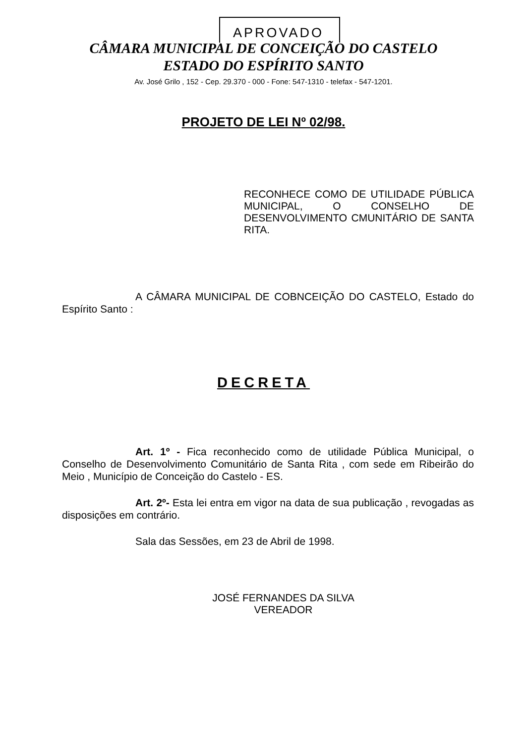APROVADO
CÂMARA MUNICIPAL DE CONCEIÇÃO DO CASTELO
ESTADO DO ESPÍRITO SANTO
Av. José Grilo , 152 - Cep. 29.370 - 000 - Fone: 547-1310 - telefax - 547-1201.
PROJETO DE LEI Nº 02/98.
RECONHECE COMO DE UTILIDADE PÚBLICA MUNICIPAL, O CONSELHO DE DESENVOLVIMENTO CMUNITÁRIO DE SANTA RITA.
A CÂMARA MUNICIPAL DE COBNCEIÇÃO DO CASTELO, Estado do Espírito Santo :
DECRETA
Art. 1º - Fica reconhecido como de utilidade Pública Municipal, o Conselho de Desenvolvimento Comunitário de Santa Rita , com sede em Ribeirão do Meio , Município de Conceição do Castelo - ES.
Art. 2º- Esta lei entra em vigor na data de sua publicação , revogadas as disposições em contrário.
Sala das Sessões, em 23 de Abril de 1998.
JOSÉ FERNANDES DA SILVA
VEREADOR